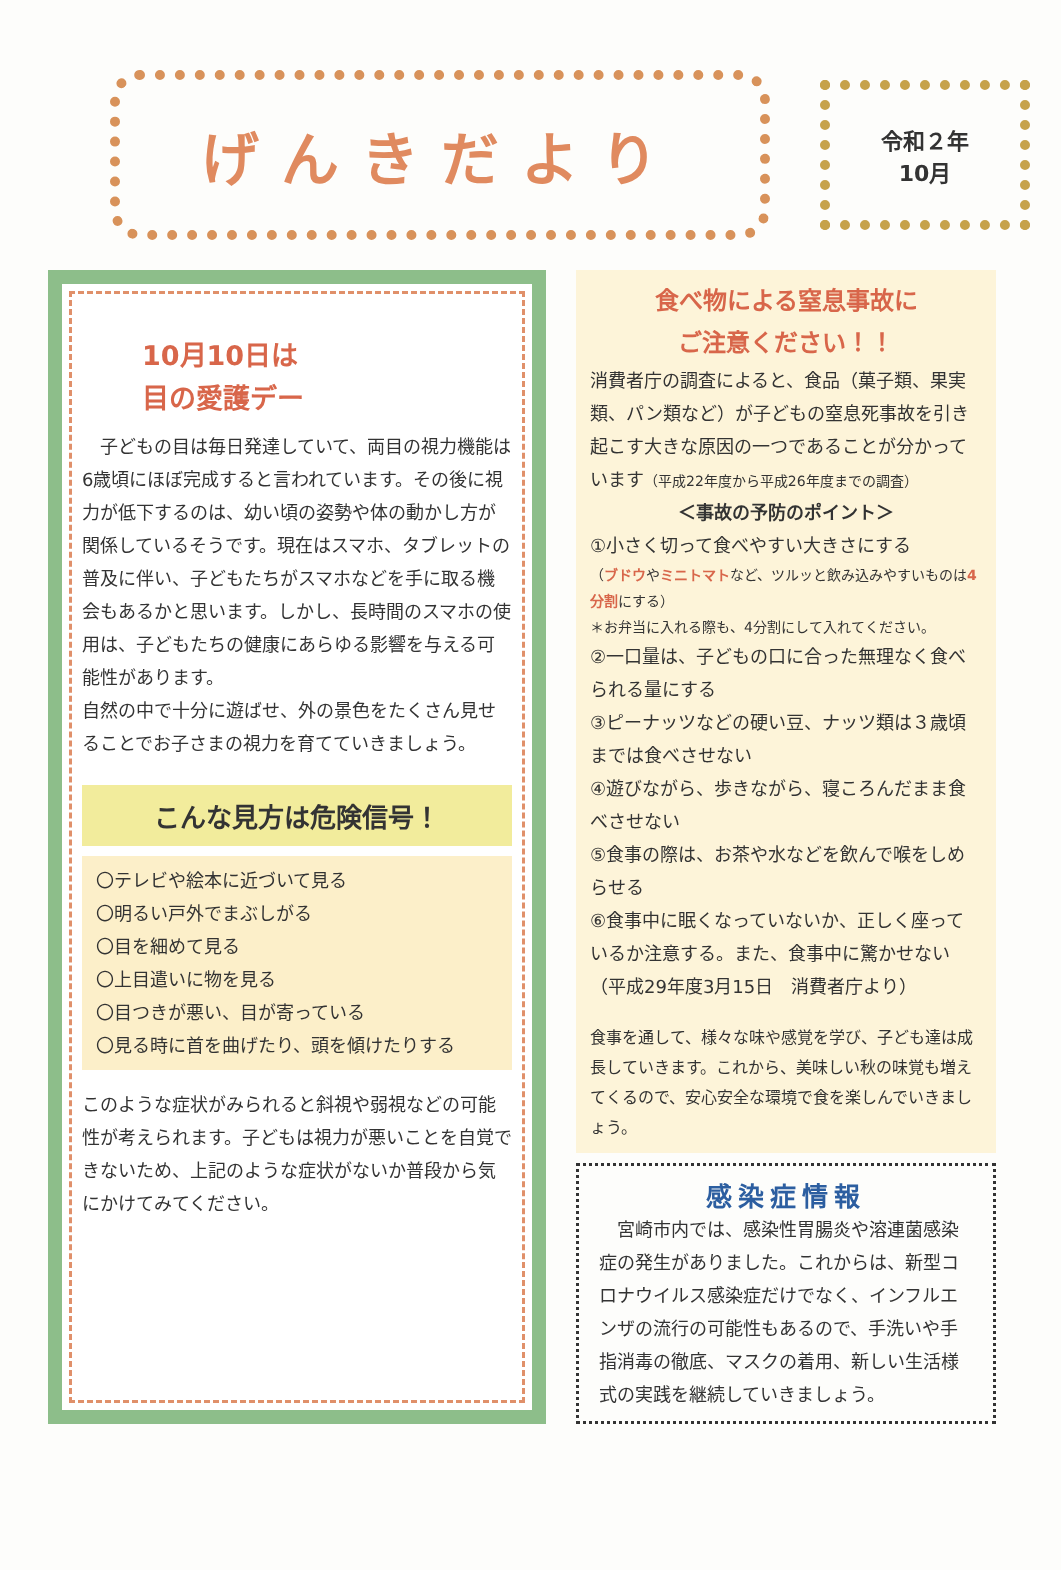げんきだより
令和２年
10月
10月10日は
目の愛護デー
　子どもの目は毎日発達していて、両目の視力機能は6歳頃にほぼ完成すると言われています。その後に視力が低下するのは、幼い頃の姿勢や体の動かし方が関係しているそうです。現在はスマホ、タブレットの普及に伴い、子どもたちがスマホなどを手に取る機会もあるかと思います。しかし、長時間のスマホの使用は、子どもたちの健康にあらゆる影響を与える可能性があります。
自然の中で十分に遊ばせ、外の景色をたくさん見せることでお子さまの視力を育てていきましょう。
こんな見方は危険信号！
〇テレビや絵本に近づいて見る
〇明るい戸外でまぶしがる
〇目を細めて見る
〇上目遣いに物を見る
〇目つきが悪い、目が寄っている
〇見る時に首を曲げたり、頭を傾けたりする
このような症状がみられると斜視や弱視などの可能性が考えられます。子どもは視力が悪いことを自覚できないため、上記のような症状がないか普段から気にかけてみてください。
食べ物による窒息事故に
ご注意ください！！
消費者庁の調査によると、食品（菓子類、果実類、パン類など）が子どもの窒息死事故を引き起こす大きな原因の一つであることが分かっています（平成22年度から平成26年度までの調査）
＜事故の予防のポイント＞
①小さく切って食べやすい大きさにする
（ブドウやミニトマトなど、ツルッと飲み込みやすいものは4分割にする）
＊お弁当に入れる際も、4分割にして入れてください。
②一口量は、子どもの口に合った無理なく食べられる量にする
③ピーナッツなどの硬い豆、ナッツ類は３歳頃までは食べさせない
④遊びながら、歩きながら、寝ころんだまま食べさせない
⑤食事の際は、お茶や水などを飲んで喉をしめらせる
⑥食事中に眠くなっていないか、正しく座っているか注意する。また、食事中に驚かせない（平成29年度3月15日　消費者庁より）
食事を通して、様々な味や感覚を学び、子ども達は成長していきます。これから、美味しい秋の味覚も増えてくるので、安心安全な環境で食を楽しんでいきましょう。
感染症情報
　宮崎市内では、感染性胃腸炎や溶連菌感染症の発生がありました。これからは、新型コロナウイルス感染症だけでなく、インフルエンザの流行の可能性もあるので、手洗いや手指消毒の徹底、マスクの着用、新しい生活様式の実践を継続していきましょう。